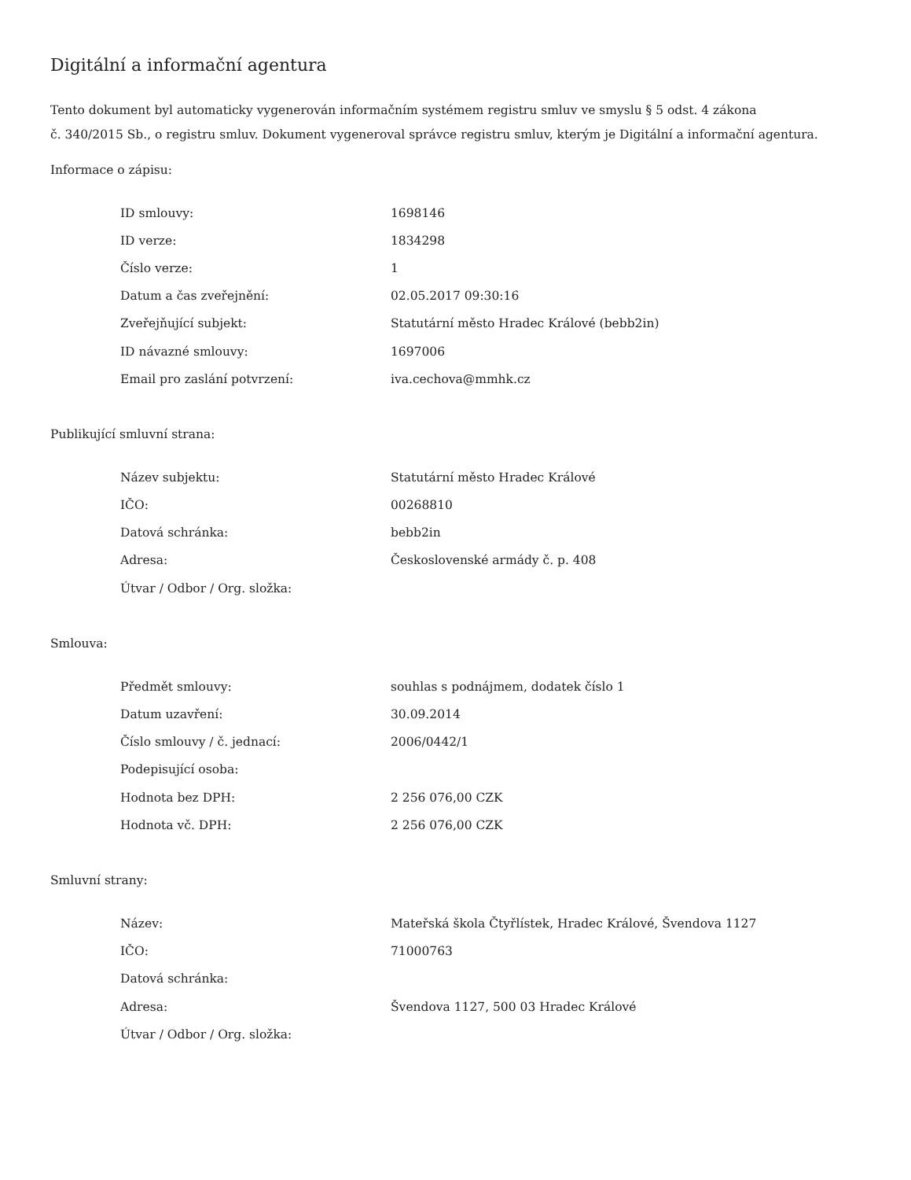Digitální a informační agentura
Tento dokument byl automaticky vygenerován informačním systémem registru smluv ve smyslu § 5 odst. 4 zákona
č. 340/2015 Sb., o registru smluv. Dokument vygeneroval správce registru smluv, kterým je Digitální a informační agentura.
Informace o zápisu:
| ID smlouvy: | 1698146 |
| ID verze: | 1834298 |
| Číslo verze: | 1 |
| Datum a čas zveřejnění: | 02.05.2017 09:30:16 |
| Zveřejňující subjekt: | Statutární město Hradec Králové (bebb2in) |
| ID návazné smlouvy: | 1697006 |
| Email pro zaslání potvrzení: | iva.cechova@mmhk.cz |
Publikující smluvní strana:
| Název subjektu: | Statutární město Hradec Králové |
| IČO: | 00268810 |
| Datová schránka: | bebb2in |
| Adresa: | Československé armády č. p. 408 |
| Útvar / Odbor / Org. složka: | |
Smlouva:
| Předmět smlouvy: | souhlas s podnájmem, dodatek číslo 1 |
| Datum uzavření: | 30.09.2014 |
| Číslo smlouvy / č. jednací: | 2006/0442/1 |
| Podepisující osoba: | |
| Hodnota bez DPH: | 2 256 076,00 CZK |
| Hodnota vč. DPH: | 2 256 076,00 CZK |
Smluvní strany:
| Název: | Mateřská škola Čtyřlístek, Hradec Králové, Švendova 1127 |
| IČO: | 71000763 |
| Datová schránka: | |
| Adresa: | Švendova 1127, 500 03 Hradec Králové |
| Útvar / Odbor / Org. složka: | |